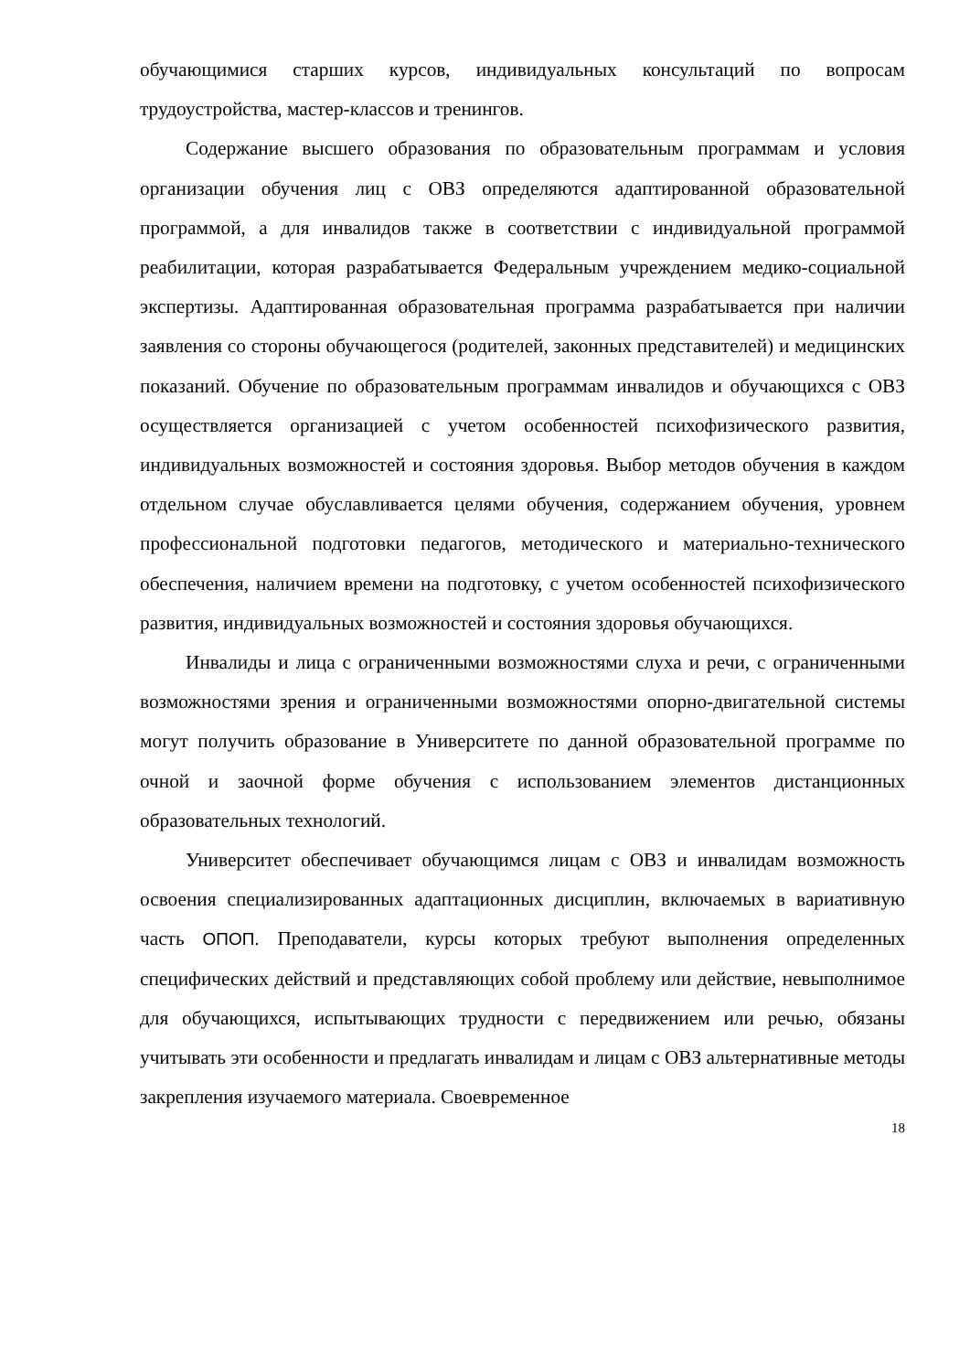обучающимися старших курсов, индивидуальных консультаций по вопросам трудоустройства, мастер-классов и тренингов.
Содержание высшего образования по образовательным программам и условия организации обучения лиц с ОВЗ определяются адаптированной образовательной программой, а для инвалидов также в соответствии с индивидуальной программой реабилитации, которая разрабатывается Федеральным учреждением медико-социальной экспертизы. Адаптированная образовательная программа разрабатывается при наличии заявления со стороны обучающегося (родителей, законных представителей) и медицинских показаний. Обучение по образовательным программам инвалидов и обучающихся с ОВЗ осуществляется организацией с учетом особенностей психофизического развития, индивидуальных возможностей и состояния здоровья. Выбор методов обучения в каждом отдельном случае обуславливается целями обучения, содержанием обучения, уровнем профессиональной подготовки педагогов, методического и материально-технического обеспечения, наличием времени на подготовку, с учетом особенностей психофизического развития, индивидуальных возможностей и состояния здоровья обучающихся.
Инвалиды и лица с ограниченными возможностями слуха и речи, с ограниченными возможностями зрения и ограниченными возможностями опорно-двигательной системы могут получить образование в Университете по данной образовательной программе по очной и заочной форме обучения с использованием элементов дистанционных образовательных технологий.
Университет обеспечивает обучающимся лицам с ОВЗ и инвалидам возможность освоения специализированных адаптационных дисциплин, включаемых в вариативную часть ОПОП. Преподаватели, курсы которых требуют выполнения определенных специфических действий и представляющих собой проблему или действие, невыполнимое для обучающихся, испытывающих трудности с передвижением или речью, обязаны учитывать эти особенности и предлагать инвалидам и лицам с ОВЗ альтернативные методы закрепления изучаемого материала. Своевременное
18